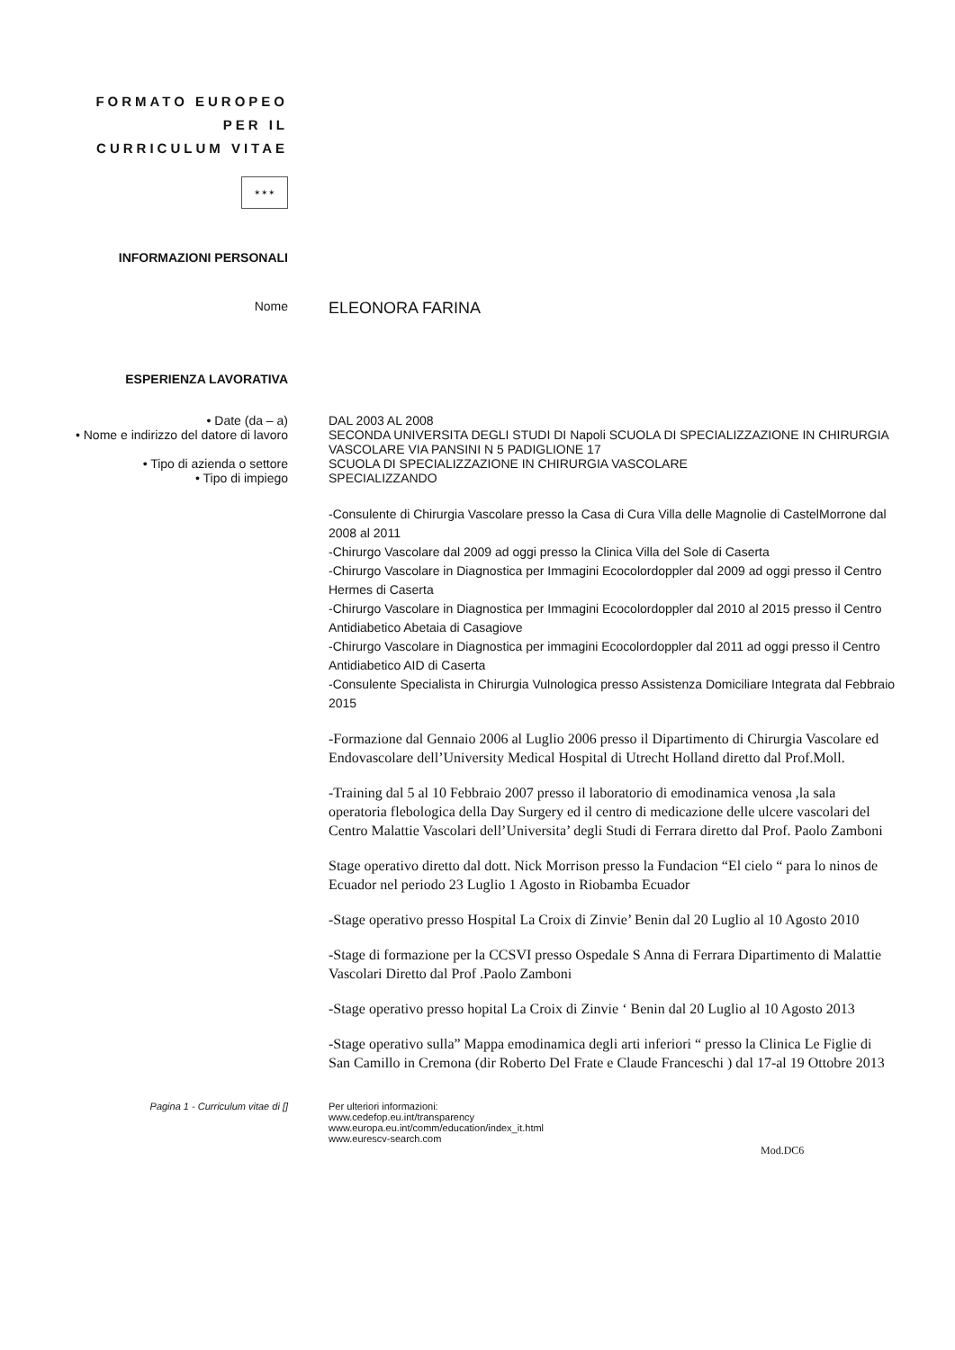FORMATO EUROPEO PER IL CURRICULUM VITAE
✶✶✶
INFORMAZIONI PERSONALI
Nome
ELEONORA FARINA
ESPERIENZA LAVORATIVA
• Date (da – a) DAL 2003 AL 2008
• Nome e indirizzo del datore di lavoro
SECONDA UNIVERSITA DEGLI STUDI DI Napoli SCUOLA DI SPECIALIZZAZIONE IN CHIRURGIA VASCOLARE VIA PANSINI N 5 PADIGLIONE 17
• Tipo di azienda o settore SCUOLA DI SPECIALIZZAZIONE IN CHIRURGIA VASCOLARE
• Tipo di impiego SPECIALIZZANDO
-Consulente di Chirurgia Vascolare presso la Casa di Cura Villa delle Magnolie di CastelMorrone dal 2008 al 2011
-Chirurgo Vascolare dal 2009 ad oggi presso la Clinica Villa del Sole di Caserta
-Chirurgo Vascolare in Diagnostica per Immagini Ecocolordoppler dal 2009 ad oggi presso il Centro Hermes di Caserta
-Chirurgo Vascolare in Diagnostica per Immagini Ecocolordoppler dal 2010 al 2015 presso il Centro Antidiabetico Abetaia di Casagiove
-Chirurgo Vascolare in Diagnostica per immagini Ecocolordoppler dal 2011 ad oggi presso il Centro Antidiabetico AID di Caserta
-Consulente Specialista in Chirurgia Vulnologica presso Assistenza Domiciliare Integrata dal Febbraio 2015
-Formazione dal Gennaio 2006 al Luglio 2006 presso il Dipartimento di Chirurgia Vascolare ed Endovascolare dell’University Medical Hospital di Utrecht Holland diretto dal Prof.Moll.
-Training dal 5 al 10 Febbraio 2007 presso il laboratorio di emodinamica venosa ,la sala operatoria flebologica della Day Surgery ed il centro di medicazione delle ulcere vascolari del Centro Malattie Vascolari dell’Universita’ degli Studi di Ferrara diretto dal Prof. Paolo Zamboni
Stage operativo diretto dal dott. Nick Morrison presso la Fundacion “El cielo “ para lo ninos de Ecuador nel periodo 23 Luglio 1 Agosto in Riobamba Ecuador
-Stage operativo presso Hospital La Croix di Zinvie’ Benin dal 20 Luglio al 10 Agosto 2010
-Stage di formazione per la CCSVI presso Ospedale S Anna di Ferrara Dipartimento di Malattie Vascolari Diretto dal Prof .Paolo Zamboni
-Stage operativo presso hopital La Croix di Zinvie ‘ Benin dal 20 Luglio al 10 Agosto 2013
-Stage operativo sulla” Mappa emodinamica degli arti inferiori “ presso la Clinica Le Figlie di San Camillo in Cremona (dir Roberto Del Frate e Claude Franceschi ) dal 17-al 19 Ottobre 2013
Pagina 1 - Curriculum vitae di [] Per ulteriori informazioni:
www.cedefop.eu.int/transparency
www.europa.eu.int/comm/education/index_it.html
www.eurescv-search.com
Mod.DC6